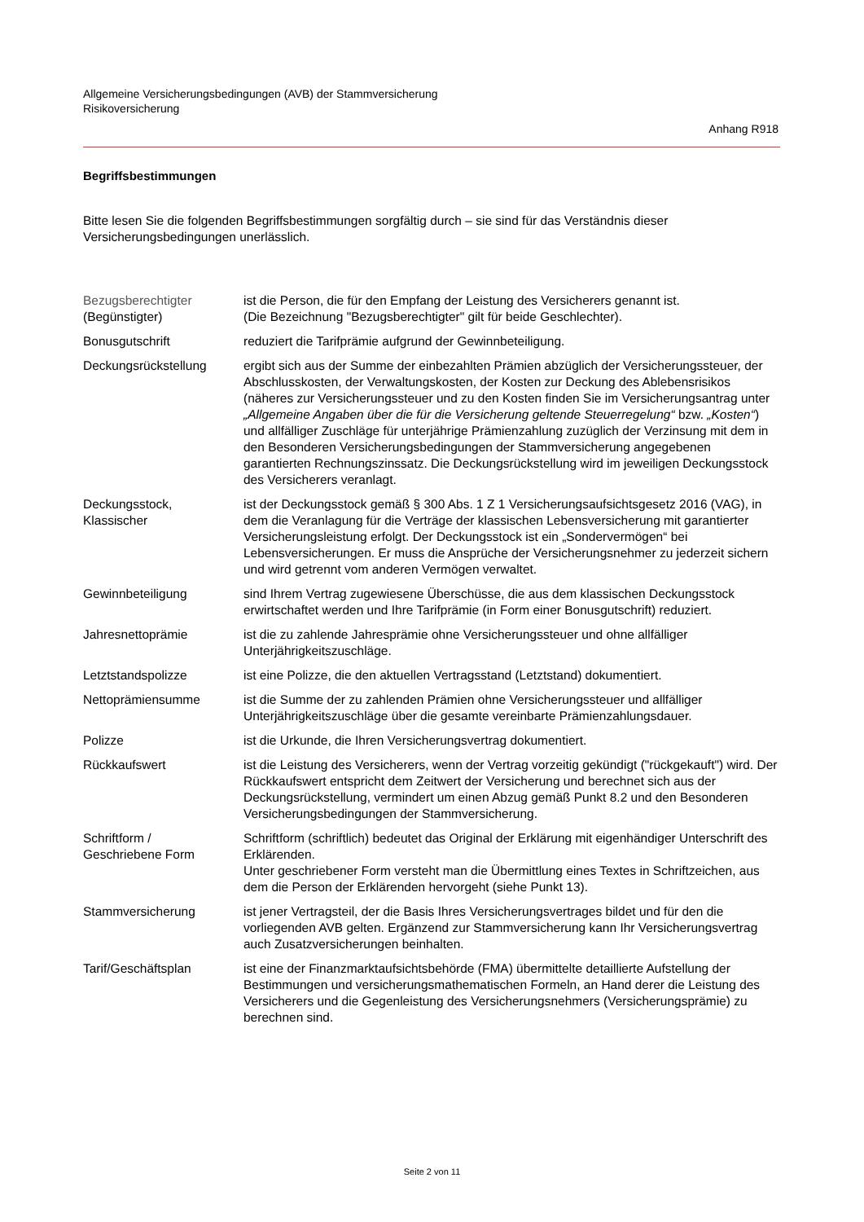Allgemeine Versicherungsbedingungen (AVB) der Stammversicherung
Risikoversicherung
Anhang R918
Begriffsbestimmungen
Bitte lesen Sie die folgenden Begriffsbestimmungen sorgfältig durch – sie sind für das Verständnis dieser Versicherungsbedingungen unerlässlich.
| Bezugsberechtigter (Begünstigter) | ist die Person, die für den Empfang der Leistung des Versicherers genannt ist. (Die Bezeichnung "Bezugsberechtigter" gilt für beide Geschlechter). |
| Bonusgutschrift | reduziert die Tarifprämie aufgrund der Gewinnbeteiligung. |
| Deckungsrückstellung | ergibt sich aus der Summe der einbezahlten Prämien abzüglich der Versicherungssteuer, der Abschlusskosten, der Verwaltungskosten, der Kosten zur Deckung des Ablebensrisikos (näheres zur Versicherungssteuer und zu den Kosten finden Sie im Versicherungsantrag unter „Allgemeine Angaben über die für die Versicherung geltende Steuerregelung“ bzw. „Kosten“ ) und allfälliger Zuschläge für unterjährige Prämienzahlung zuzüglich der Verzinsung mit dem in den Besonderen Versicherungsbedingungen der Stammversicherung angegebenen garantierten Rechnungszinssatz. Die Deckungsrückstellung wird im jeweiligen Deckungsstock des Versicherers veranlagt. |
| Deckungsstock, Klassischer | ist der Deckungsstock gemäß § 300 Abs. 1 Z 1 Versicherungsaufsichtsgesetz 2016 (VAG), in dem die Veranlagung für die Verträge der klassischen Lebensversicherung mit garantierter Versicherungsleistung erfolgt. Der Deckungsstock ist ein „Sondervermögen“ bei Lebensversicherungen. Er muss die Ansprüche der Versicherungsnehmer zu jederzeit sichern und wird getrennt vom anderen Vermögen verwaltet. |
| Gewinnbeteiligung | sind Ihrem Vertrag zugewiesene Überschüsse, die aus dem klassischen Deckungsstock erwirtschaftet werden und Ihre Tarifprämie (in Form einer Bonusgutschrift) reduziert. |
| Jahresnettoprämie | ist die zu zahlende Jahresprämie ohne Versicherungssteuer und ohne allfälliger Unterjährigkeitszuschläge. |
| Letztstandspolizze | ist eine Polizze, die den aktuellen Vertragsstand (Letztstand) dokumentiert. |
| Nettoprämiensumme | ist die Summe der zu zahlenden Prämien ohne Versicherungssteuer und allfälliger Unterjährigkeitszuschläge über die gesamte vereinbarte Prämienzahlungsdauer. |
| Polizze | ist die Urkunde, die Ihren Versicherungsvertrag dokumentiert. |
| Rückkaufswert | ist die Leistung des Versicherers, wenn der Vertrag vorzeitig gekündigt ("rückgekauft") wird. Der Rückkaufswert entspricht dem Zeitwert der Versicherung und berechnet sich aus der Deckungsrückstellung, vermindert um einen Abzug gemäß Punkt 8.2 und den Besonderen Versicherungsbedingungen der Stammversicherung. |
| Schriftform / Geschriebene Form | Schriftform (schriftlich) bedeutet das Original der Erklärung mit eigenhändiger Unterschrift des Erklärenden. Unter geschriebener Form versteht man die Übermittlung eines Textes in Schriftzeichen, aus dem die Person der Erklärenden hervorgeht (siehe Punkt 13). |
| Stammversicherung | ist jener Vertragsteil, der die Basis Ihres Versicherungsvertrages bildet und für den die vorliegenden AVB gelten. Ergänzend zur Stammversicherung kann Ihr Versicherungsvertrag auch Zusatzversicherungen beinhalten. |
| Tarif/Geschäftsplan | ist eine der Finanzmarktaufsichtsbehörde (FMA) übermittelte detaillierte Aufstellung der Bestimmungen und versicherungsmathematischen Formeln, an Hand derer die Leistung des Versicherers und die Gegenleistung des Versicherungsnehmers (Versicherungsprämie) zu berechnen sind. |
Seite 2 von 11